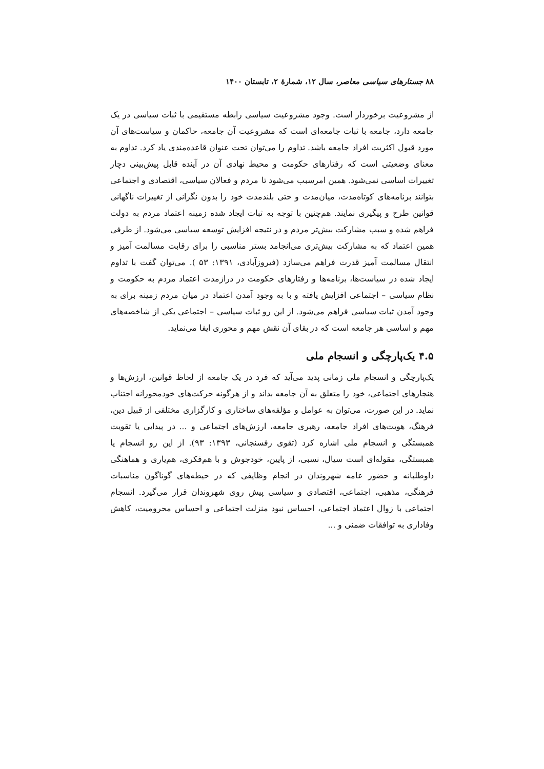۸۸ جستارهای سیاسی معاصر، سال ۱۲، شمارهٔ ۲، تابستان ۱۴۰۰
از مشروعیت برخوردار است. وجود مشروعیت سیاسی رابطه مستقیمی با ثبات سیاسی در یک جامعه دارد، جامعه با ثبات جامعه‌ای است که مشروعیت آن جامعه، حاکمان و سیاست‌های آن مورد قبول اکثریت افراد جامعه باشد. تداوم را می‌توان تحت عنوان قاعده‌مندی یاد کرد. تداوم به معنای وضعیتی است که رفتارهای حکومت و محیط نهادی آن در آینده قابل پیش‌بینی دچار تغییرات اساسی نمی‌شود. همین امرسبب می‌شود تا مردم و فعالان سیاسی، اقتصادی و اجتماعی بتوانند برنامه‌های کوتاه‌مدت، میان‌مدت و حتی بلندمدت خود را بدون نگرانی از تغییرات ناگهانی قوانین طرح و پیگیری نمایند. هم‌چنین با توجه به ثبات ایجاد شده زمینه اعتماد مردم به دولت فراهم شده و سبب مشارکت بیش‌تر مردم و در نتیجه افزایش توسعه سیاسی می‌شود. از طرفی همین اعتماد که به مشارکت بیش‌تری می‌انجامد بستر مناسبی را برای رقابت مسالمت آمیز و انتقال مسالمت آمیز قدرت فراهم می‌سازد (فیروزآبادی، ۱۳۹۱: ۵۳ ). می‌توان گفت با تداوم ایجاد شده در سیاست‌ها، برنامه‌ها و رفتارهای حکومت در درازمدت اعتماد مردم به حکومت و نظام سیاسی – اجتماعی افزایش یافته و با به وجود آمدن اعتماد در میان مردم زمینه برای به وجود آمدن ثبات سیاسی فراهم می‌شود. از این رو ثبات سیاسی – اجتماعی یکی از شاخصه‌های مهم و اساسی هر جامعه است که در بقای آن نقش مهم و محوری ایفا می‌نماید.
۴.۵ یک‌پارچگی و انسجام ملی
یک‌پارچگی و انسجام ملی زمانی پدید می‌آید که فرد در یک جامعه از لحاظ قوانین، ارزش‌ها و هنجارهای اجتماعی، خود را متعلق به آن جامعه بداند و از هرگونه حرکت‌های خودمحورانه اجتناب نماید. در این صورت، می‌توان به عوامل و مؤلفه‌های ساختاری و کارگزاری مختلفی از قبیل دین، فرهنگ، هویت‌های افراد جامعه، رهبری جامعه، ارزش‌های اجتماعی و ... در پیدایی یا تقویت همبستگی و انسجام ملی اشاره کرد (تقوی رفسنجانی، ۱۳۹۳: ۹۳). از این رو انسجام یا همبستگی، مقوله‌ای است سیال، نسبی، از پایین، خودجوش و با هم‌فکری، هم‌یاری و هماهنگی داوطلبانه و حضور عامه شهروندان در انجام وظایفی که در حیطه‌های گوناگون مناسبات فرهنگی، مذهبی، اجتماعی، اقتصادی و سیاسی پیش روی شهروندان قرار می‌گیرد. انسجام اجتماعی با زوال اعتماد اجتماعی، احساس نبود منزلت اجتماعی و احساس محرومیت، کاهش وفاداری به توافقات ضمنی و ...